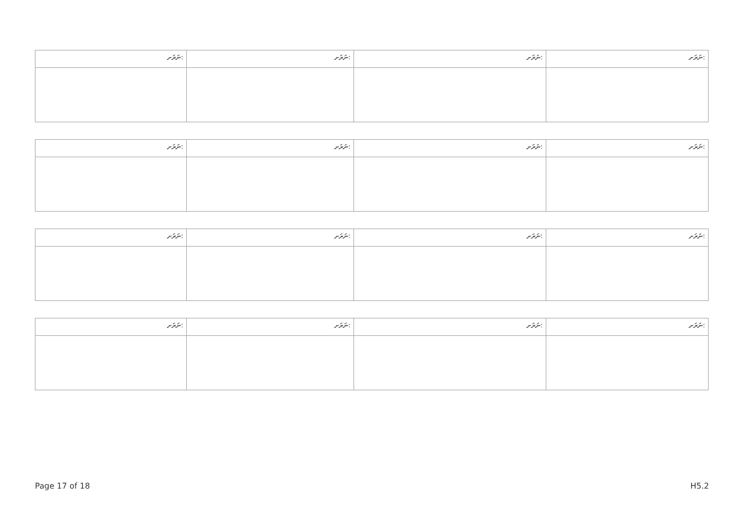| ނަރަށ: | ނަރަށ: | ނަރަށ: | ނަރަށ: |
| ނަރަށ: | ނަރަށ: | ނަރަށ: | ނަރަށ: |
| ނަރަށ: | ނަރަށ: | ނަރަށ: | ނަރަށ: |
| ނަރަށ: | ނަރަށ: | ނަރަށ: | ނަރަށ: |
Page 17 of 18 H5.2